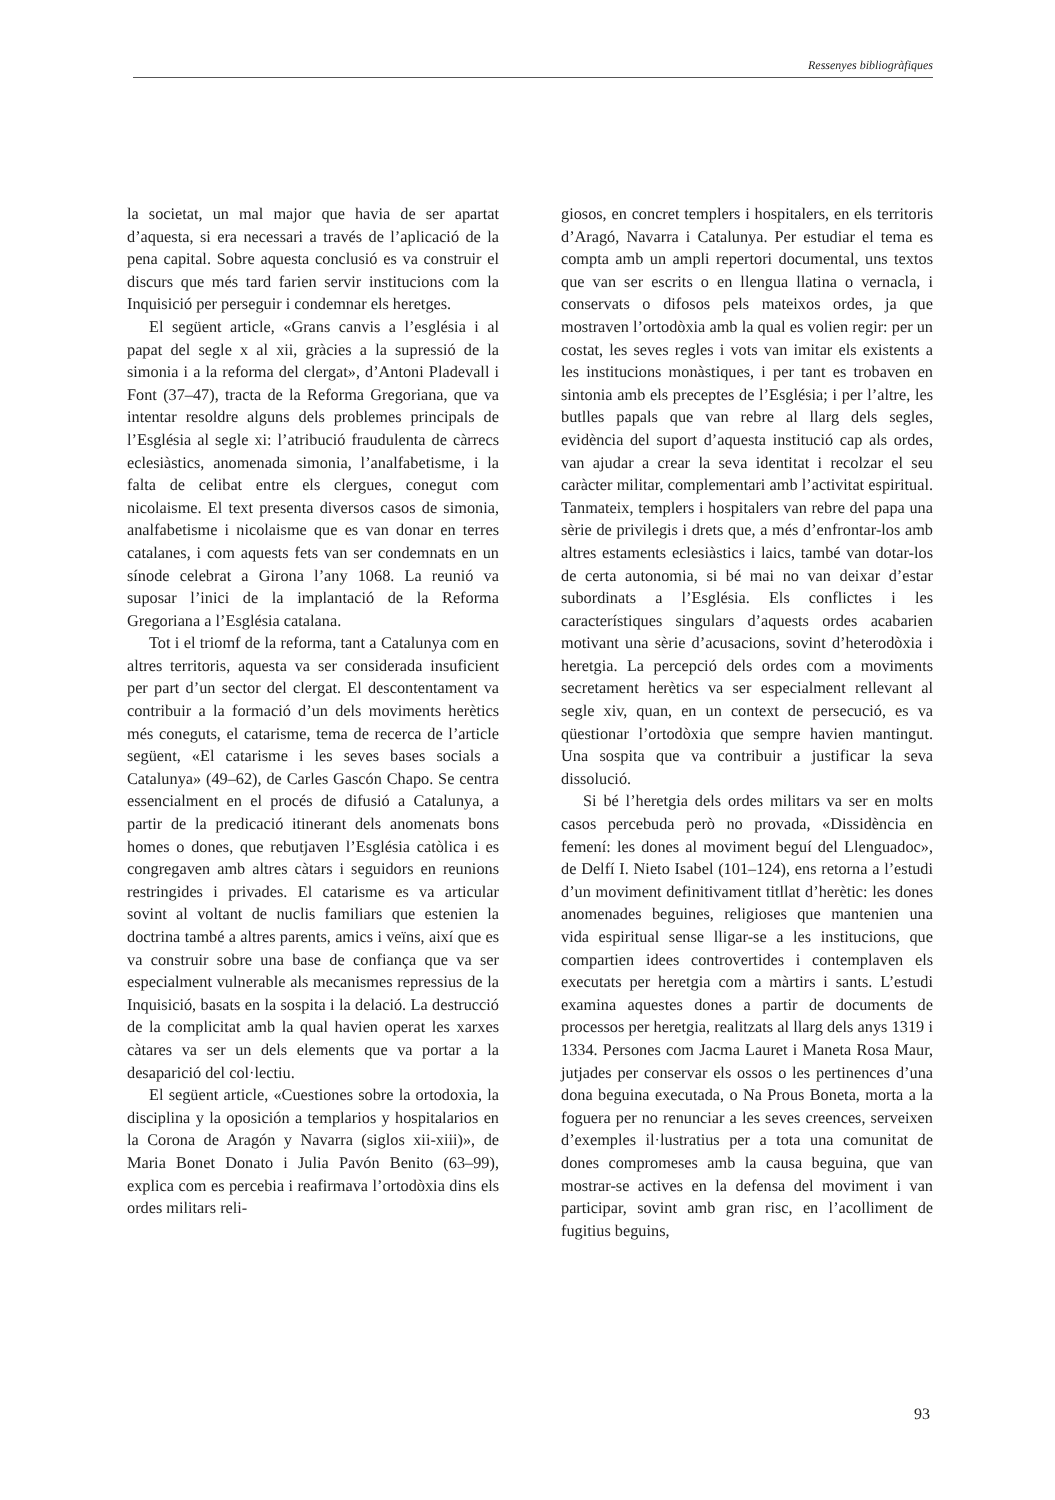Ressenyes bibliogràfiques
la societat, un mal major que havia de ser apartat d’aquesta, si era necessari a través de l’aplicació de la pena capital. Sobre aquesta conclusió es va construir el discurs que més tard farien servir institucions com la Inquisició per perseguir i condemnar els heretges.
El següent article, «Grans canvis a l’església i al papat del segle x al xii, gràcies a la supressió de la simonia i a la reforma del clergat», d’Antoni Pladevall i Font (37–47), tracta de la Reforma Gregoriana, que va intentar resoldre alguns dels problemes principals de l’Església al segle xi: l’atribució fraudulenta de càrrecs eclesiàstics, anomenada simonia, l’analfabetisme, i la falta de celibat entre els clergues, conegut com nicolaisme. El text presenta diversos casos de simonia, analfabetisme i nicolaisme que es van donar en terres catalanes, i com aquests fets van ser condemnats en un sínode celebrat a Girona l’any 1068. La reunió va suposar l’inici de la implantació de la Reforma Gregoriana a l’Església catalana.
Tot i el triomf de la reforma, tant a Catalunya com en altres territoris, aquesta va ser considerada insuficient per part d’un sector del clergat. El descontentament va contribuir a la formació d’un dels moviments herètics més coneguts, el catarisme, tema de recerca de l’article següent, «El catarisme i les seves bases socials a Catalunya» (49–62), de Carles Gascón Chapo. Se centra essencialment en el procés de difusió a Catalunya, a partir de la predicació itinerant dels anomenats bons homes o dones, que rebutjaven l’Església catòlica i es congregaven amb altres càtars i seguidors en reunions restringides i privades. El catarisme es va articular sovint al voltant de nuclis familiars que estenien la doctrina també a altres parents, amics i veïns, així que es va construir sobre una base de confiança que va ser especialment vulnerable als mecanismes repressius de la Inquisició, basats en la sospita i la delació. La destrucció de la complicitat amb la qual havien operat les xarxes càtares va ser un dels elements que va portar a la desaparició del col·lectiu.
El següent article, «Cuestiones sobre la ortodoxia, la disciplina y la oposición a templarios y hospitalarios en la Corona de Aragón y Navarra (siglos xii-xiii)», de Maria Bonet Donato i Julia Pavón Benito (63–99), explica com es percebia i reafirmava l’ortodòxia dins els ordes militars reli-
giosos, en concret templers i hospitalers, en els territoris d’Aragó, Navarra i Catalunya. Per estudiar el tema es compta amb un ampli repertori documental, uns textos que van ser escrits o en llengua llatina o vernacla, i conservats o difosos pels mateixos ordes, ja que mostraven l’ortodòxia amb la qual es volien regir: per un costat, les seves regles i vots van imitar els existents a les institucions monàstiques, i per tant es trobaven en sintonia amb els preceptes de l’Església; i per l’altre, les butlles papals que van rebre al llarg dels segles, evidència del suport d’aquesta institució cap als ordes, van ajudar a crear la seva identitat i recolzar el seu caràcter militar, complementari amb l’activitat espiritual. Tanmateix, templers i hospitalers van rebre del papa una sèrie de privilegis i drets que, a més d’enfrontar-los amb altres estaments eclesiàstics i laics, també van dotar-los de certa autonomia, si bé mai no van deixar d’estar subordinats a l’Església. Els conflictes i les característiques singulars d’aquests ordes acabarien motivant una sèrie d’acusacions, sovint d’heterodòxia i heretgia. La percepció dels ordes com a moviments secretament herètics va ser especialment rellevant al segle xiv, quan, en un context de persecució, es va qüestionar l’ortodòxia que sempre havien mantingut. Una sospita que va contribuir a justificar la seva dissolució.
Si bé l’heretgia dels ordes militars va ser en molts casos percebuda però no provada, «Dissidència en femení: les dones al moviment beguí del Llenguadoc», de Delfí I. Nieto Isabel (101–124), ens retorna a l’estudi d’un moviment definitivament titllat d’herètic: les dones anomenades beguines, religioses que mantenien una vida espiritual sense lligar-se a les institucions, que compartien idees controvertides i contemplaven els executats per heretgia com a màrtirs i sants. L’estudi examina aquestes dones a partir de documents de processos per heretgia, realitzats al llarg dels anys 1319 i 1334. Persones com Jacma Lauret i Maneta Rosa Maur, jutjades per conservar els ossos o les pertinences d’una dona beguina executada, o Na Prous Boneta, morta a la foguera per no renunciar a les seves creences, serveixen d’exemples il·lustratius per a tota una comunitat de dones compromeses amb la causa beguina, que van mostrar-se actives en la defensa del moviment i van participar, sovint amb gran risc, en l’acolliment de fugitius beguins,
93